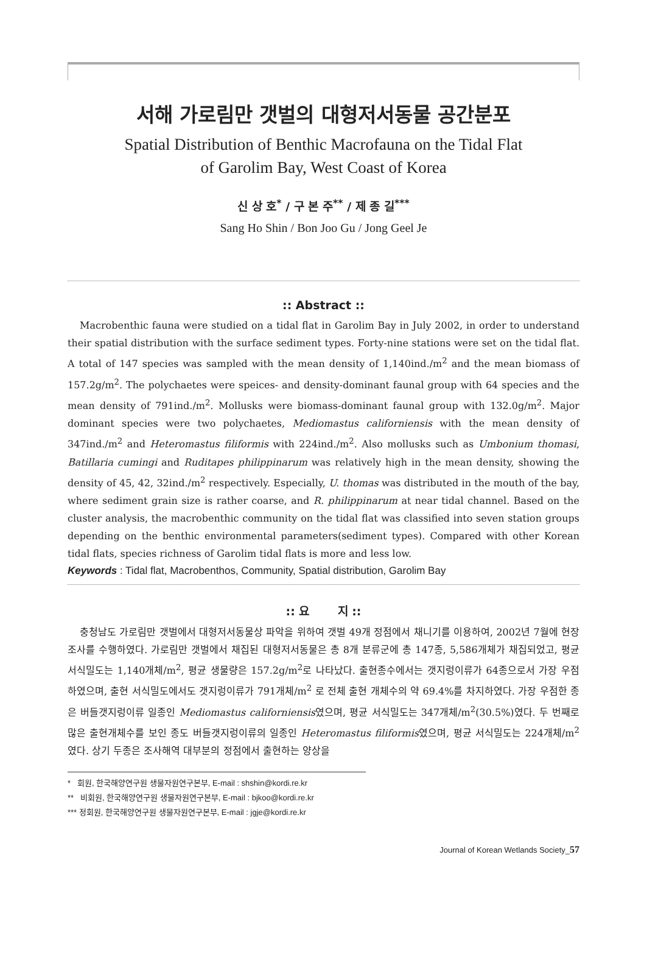서해 가로림만 갯벌의 대형저서동물 공간분포
Spatial Distribution of Benthic Macrofauna on the Tidal Flat
of Garolim Bay, West Coast of Korea
신 상 호<sup>*</sup> / 구 본 주<sup>**</sup> / 제 종 길<sup>***</sup>
Sang Ho Shin / Bon Joo Gu / Jong Geel Je
:: Abstract ::
Macrobenthic fauna were studied on a tidal flat in Garolim Bay in July 2002, in order to understand their spatial distribution with the surface sediment types. Forty-nine stations were set on the tidal flat. A total of 147 species was sampled with the mean density of 1,140ind./m<sup>2</sup> and the mean biomass of 157.2g/m<sup>2</sup>. The polychaetes were speices- and density-dominant faunal group with 64 species and the mean density of 791ind./m<sup>2</sup>. Mollusks were biomass-dominant faunal group with 132.0g/m<sup>2</sup>. Major dominant species were two polychaetes, Mediomastus californiensis with the mean density of 347ind./m<sup>2</sup> and Heteromastus filiformis with 224ind./m<sup>2</sup>. Also mollusks such as Umbonium thomasi, Batillaria cumingi and Ruditapes philippinarum was relatively high in the mean density, showing the density of 45, 42, 32ind./m<sup>2</sup> respectively. Especially, U. thomas was distributed in the mouth of the bay, where sediment grain size is rather coarse, and R. philippinarum at near tidal channel. Based on the cluster analysis, the macrobenthic community on the tidal flat was classified into seven station groups depending on the benthic environmental parameters(sediment types). Compared with other Korean tidal flats, species richness of Garolim tidal flats is more and less low.
Keywords : Tidal flat, Macrobenthos, Community, Spatial distribution, Garolim Bay
:: 요 지 ::
충청남도 가로림만 갯벌에서 대형저서동물상 파악을 위하여 갯벌 49개 정점에서 채니기를 이용하여, 2002년 7월에 현장조사를 수행하였다. 가로림만 갯벌에서 채집된 대형저서동물은 총 8개 분류군에 총 147종, 5,586개체가 채집되었고, 평균 서식밀도는 1,140개체/m<sup>2</sup>, 평균 생물량은 157.2g/m<sup>2</sup>로 나타났다. 출현종수에서는 갯지렁이류가 64종으로서 가장 우점하였으며, 출현 서식밀도에서도 갯지렁이류가 791개체/m<sup>2</sup> 로 전체 출현 개체수의 약 69.4%를 차지하였다. 가장 우점한 종은 버들갯지렁이류 일종인 Mediomastus californiensis였으며, 평균 서식밀도는 347개체/m<sup>2</sup>(30.5%)였다. 두 번째로 많은 출현개체수를 보인 종도 버들갯지렁이류의 일종인 Heteromastus filiformis였으며, 평균 서식밀도는 224개체/m<sup>2</sup>였다. 상기 두종은 조사해역 대부분의 정점에서 출현하는 양상을
* 회원, 한국해양연구원 생물자원연구본부, E-mail : shshin@kordi.re.kr
** 비회원, 한국해양연구원 생물자원연구본부, E-mail : bjkoo@kordi.re.kr
*** 정회원, 한국해양연구원 생물자원연구본부, E-mail : jgje@kordi.re.kr
Journal of Korean Wetlands Society_57